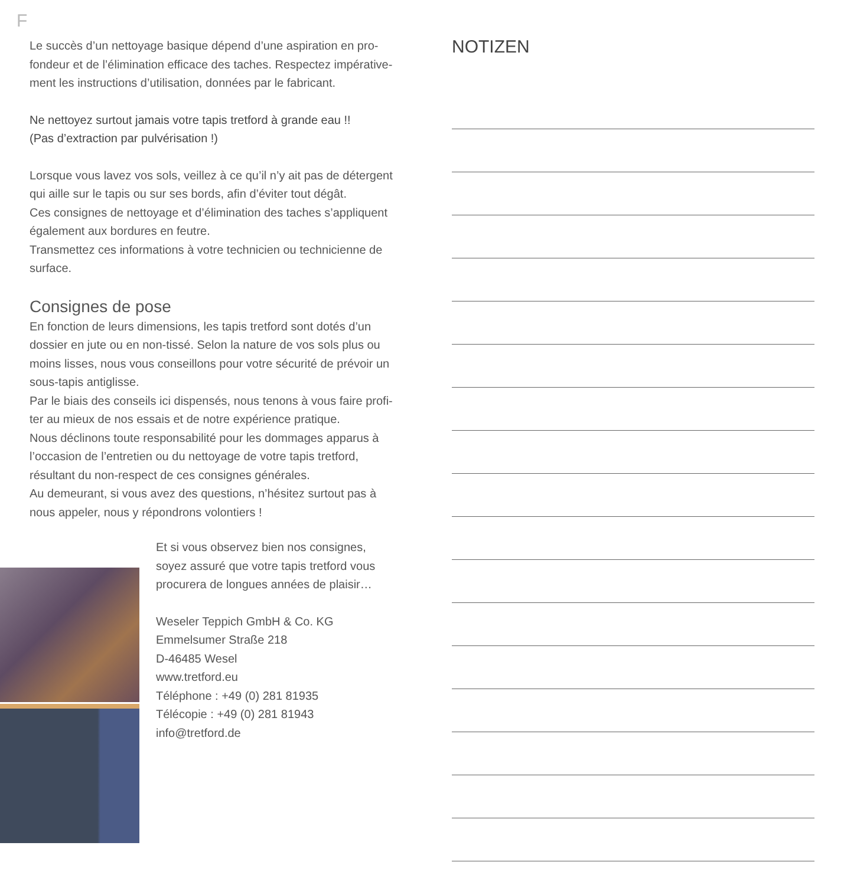F
Le succès d’un nettoyage basique dépend d’une aspiration en pro-fondeur et de l’élimination efficace des taches. Respectez impérative-ment les instructions d’utilisation, données par le fabricant.
Ne nettoyez surtout jamais votre tapis tretford à grande eau !!
(Pas d’extraction par pulvérisation !)
Lorsque vous lavez vos sols, veillez à ce qu’il n’y ait pas de détergent qui aille sur le tapis ou sur ses bords, afin d’éviter tout dégât.
Ces consignes de nettoyage et d’élimination des taches s’appliquent également aux bordures en feutre.
Transmettez ces informations à votre technicien ou technicienne de surface.
Consignes de pose
En fonction de leurs dimensions, les tapis tretford sont dotés d’un dossier en jute ou en non-tissé. Selon la nature de vos sols plus ou moins lisses, nous vous conseillons pour votre sécurité de prévoir un sous-tapis antiglisse.
Par le biais des conseils ici dispensés, nous tenons à vous faire profi-ter au mieux de nos essais et de notre expérience pratique.
Nous déclinons toute responsabilité pour les dommages apparus à l’occasion de l’entretien ou du nettoyage de votre tapis tretford, résultant du non-respect de ces consignes générales.
Au demeurant, si vous avez des questions, n’hésitez surtout pas à nous appeler, nous y répondrons volontiers !
Et si vous observez bien nos consignes,
soyez assuré que votre tapis tretford vous
procurera de longues années de plaisir…
Weseler Teppich GmbH & Co. KG
Emmelsumer Straße 218
D-46485 Wesel
www.tretford.eu
Téléphone : +49 (0) 281 81935
Télécopie : +49 (0) 281 81943
info@tretford.de
NOTIZEN